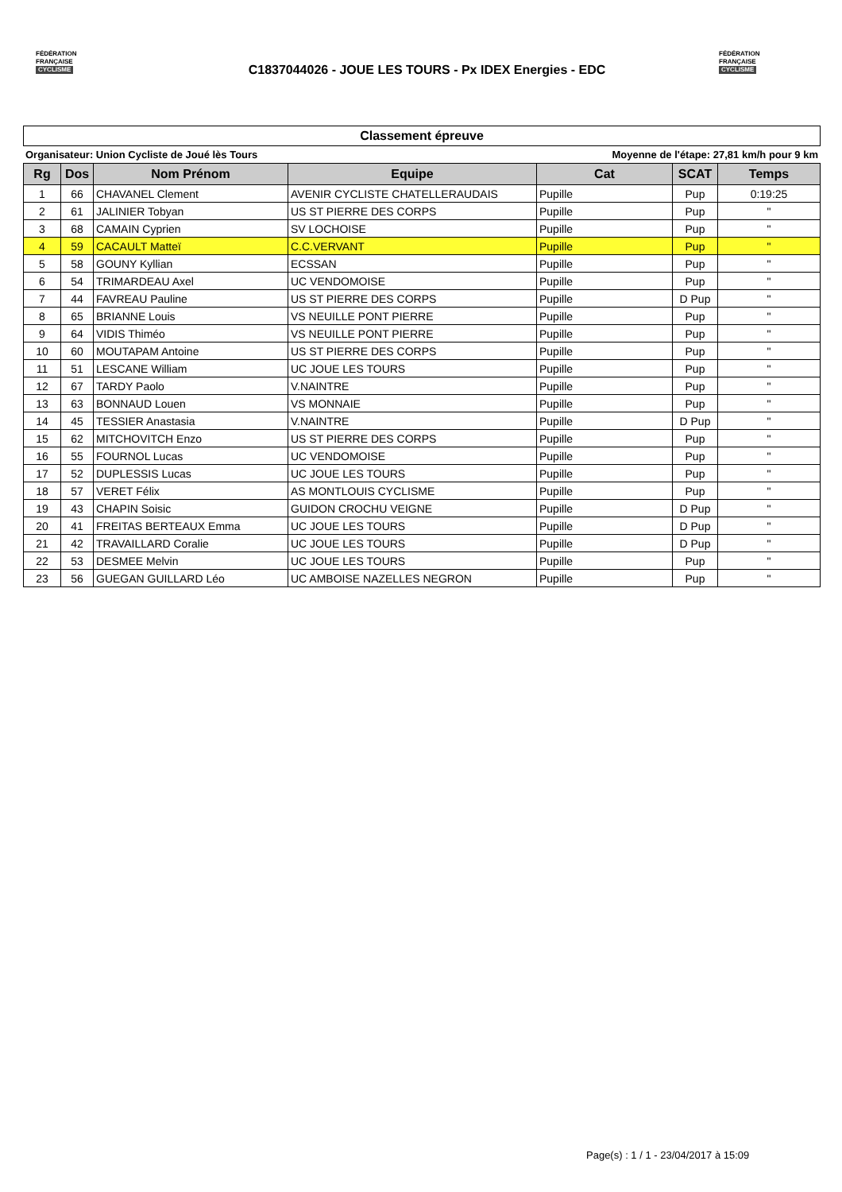FÉDÉRATION
FRANÇAISE
CYCLISME
C1837044026 - JOUE LES TOURS - Px IDEX Energies - EDC
FÉDÉRATION
FRANÇAISE
CYCLISME
Classement épreuve
Organisateur: Union Cycliste de Joué lès Tours Moyenne de l'étape: 27,81 km/h pour 9 km
| Rg | Dos | Nom Prénom | Equipe | Cat | SCAT | Temps |
| --- | --- | --- | --- | --- | --- | --- |
| 1 | 66 | CHAVANEL Clement | AVENIR CYCLISTE CHATELLERAUDAIS | Pupille | Pup | 0:19:25 |
| 2 | 61 | JALINIER Tobyan | US ST PIERRE DES CORPS | Pupille | Pup | " |
| 3 | 68 | CAMAIN Cyprien | SV LOCHOISE | Pupille | Pup | " |
| 4 | 59 | CACAULT Matteï | C.C.VERVANT | Pupille | Pup | " |
| 5 | 58 | GOUNY Kyllian | ECSSAN | Pupille | Pup | " |
| 6 | 54 | TRIMARDEAU Axel | UC VENDOMOISE | Pupille | Pup | " |
| 7 | 44 | FAVREAU Pauline | US ST PIERRE DES CORPS | Pupille | D Pup | " |
| 8 | 65 | BRIANNE Louis | VS NEUILLE PONT PIERRE | Pupille | Pup | " |
| 9 | 64 | VIDIS Thiméo | VS NEUILLE PONT PIERRE | Pupille | Pup | " |
| 10 | 60 | MOUTAPAM Antoine | US ST PIERRE DES CORPS | Pupille | Pup | " |
| 11 | 51 | LESCANE William | UC JOUE LES TOURS | Pupille | Pup | " |
| 12 | 67 | TARDY Paolo | V.NAINTRE | Pupille | Pup | " |
| 13 | 63 | BONNAUD Louen | VS MONNAIE | Pupille | Pup | " |
| 14 | 45 | TESSIER Anastasia | V.NAINTRE | Pupille | D Pup | " |
| 15 | 62 | MITCHOVITCH Enzo | US ST PIERRE DES CORPS | Pupille | Pup | " |
| 16 | 55 | FOURNOL Lucas | UC VENDOMOISE | Pupille | Pup | " |
| 17 | 52 | DUPLESSIS Lucas | UC JOUE LES TOURS | Pupille | Pup | " |
| 18 | 57 | VERET Félix | AS MONTLOUIS CYCLISME | Pupille | Pup | " |
| 19 | 43 | CHAPIN Soisic | GUIDON CROCHU VEIGNE | Pupille | D Pup | " |
| 20 | 41 | FREITAS BERTEAUX Emma | UC JOUE LES TOURS | Pupille | D Pup | " |
| 21 | 42 | TRAVAILLARD Coralie | UC JOUE LES TOURS | Pupille | D Pup | " |
| 22 | 53 | DESMEE Melvin | UC JOUE LES TOURS | Pupille | Pup | " |
| 23 | 56 | GUEGAN GUILLARD Léo | UC AMBOISE NAZELLES NEGRON | Pupille | Pup | " |
Page(s) : 1 / 1 - 23/04/2017 à 15:09